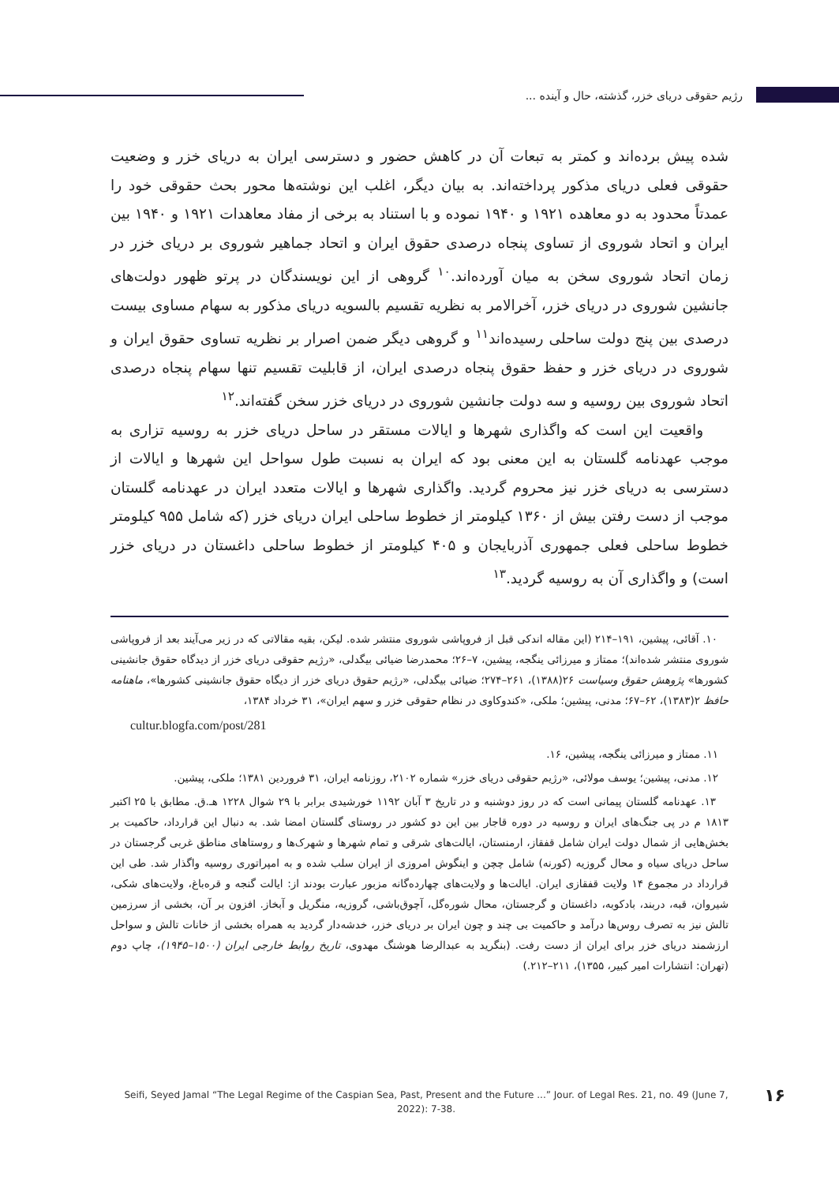رژیم حقوقی دریای خزر، گذشته، حال و آینده ...
شده پیش برده‌اند و کمتر به تبعات آن در کاهش حضور و دسترسی ایران به دریای خزر و وضعیت حقوقی فعلی دریای مذکور پرداخته‌اند. به بیان دیگر، اغلب این نوشته‌ها محور بحث حقوقی خود را عمدتاً محدود به دو معاهده ۱۹۲۱ و ۱۹۴۰ نموده و با استناد به برخی از مفاد معاهدات ۱۹۲۱ و ۱۹۴۰ بین ایران و اتحاد شوروی از تساوی پنجاه درصدی حقوق ایران و اتحاد جماهیر شوروی بر دریای خزر در زمان اتحاد شوروی سخن به میان آورده‌اند.<sup>۱۰</sup> گروهی از این نویسندگان در پرتو ظهور دولت‌های جانشین شوروی در دریای خزر، آخرالامر به نظریه تقسیم بالسویه دریای مذکور به سهام مساوی بیست درصدی بین پنج دولت ساحلی رسیده‌اند<sup>۱۱</sup> و گروهی دیگر ضمن اصرار بر نظریه تساوی حقوق ایران و شوروی در دریای خزر و حفظ حقوق پنجاه درصدی ایران، از قابلیت تقسیم تنها سهام پنجاه درصدی اتحاد شوروی بین روسیه و سه دولت جانشین شوروی در دریای خزر سخن گفته‌اند.<sup>۱۲</sup>
واقعیت این است که واگذاری شهرها و ایالات مستقر در ساحل دریای خزر به روسیه تزاری به موجب عهدنامه گلستان به این معنی بود که ایران به نسبت طول سواحل این شهرها و ایالات از دسترسی به دریای خزر نیز محروم گردید. واگذاری شهرها و ایالات متعدد ایران در عهدنامه گلستان موجب از دست رفتن بیش از ۱۳۶۰ کیلومتر از خطوط ساحلی ایران دریای خزر (که شامل ۹۵۵ کیلومتر خطوط ساحلی فعلی جمهوری آذربایجان و ۴۰۵ کیلومتر از خطوط ساحلی داغستان در دریای خزر است) و واگذاری آن به روسیه گردید.<sup>۱۳</sup>
۱۰. آقائی، پیشین، ۱۹۱–۲۱۴ (این مقاله اندکی قبل از فروپاشی شوروی منتشر شده. لیکن، بقیه مقالاتی که در زیر می‌آیند بعد از فروپاشی شوروی منتشر شده‌اند)؛ ممتاز و میرزائی ینگجه، پیشین، ۷–۲۶؛ محمدرضا ضیائی بیگدلی، «رژیم حقوقی دریای خزر از دیدگاه حقوق جانشینی کشورها» پژوهش حقوق وسیاست ۲۶(۱۳۸۸)، ۲۶۱–۲۷۴؛ ضیائی بیگدلی، «رژیم حقوق دریای خزر از دیگاه حقوق جانشینی کشورها»، ماهنامه حافظ ۲(۱۳۸۳)، ۶۲–۶۷؛ مدنی، پیشین؛ ملکی، «کندوکاوی در نظام حقوقی خزر و سهم ایران»، ۳۱ خرداد ۱۳۸۴،
cultur.blogfa.com/post/281
۱۱. ممتاز و میرزائی ینگجه، پیشین، ۱۶.
۱۲. مدنی، پیشین؛ یوسف مولائی، «رژیم حقوقی دریای خزر» شماره ۲۱۰۲، روزنامه ایران، ۳۱ فروردین ۱۳۸۱؛ ملکی، پیشین.
۱۳. عهدنامه گلستان پیمانی است که در روز دوشنبه و در تاریخ ۳ آبان ۱۱۹۲ خورشیدی برابر با ۲۹ شوال ۱۲۲۸ هـ.ق. مطابق با ۲۵ اکتبر ۱۸۱۳ م در پی جنگ‌های ایران و روسیه در دوره قاجار بین این دو کشور در روستای گلستان امضا شد. به دنبال این قرارداد، حاکمیت بر بخش‌هایی از شمال دولت ایران شامل قفقاز، ارمنستان، ایالت‌های شرقی و تمام شهرها و شهرک‌ها و روستاهای مناطق غربی گرجستان در ساحل دریای سیاه و محال گروزیه (کورنه) شامل چچن و اینگوش امروزی از ایران سلب شده و به امپراتوری روسیه واگذار شد. طی این قرارداد در مجموع ۱۴ ولایت قفقازی ایران. ایالت‌ها و ولایت‌های چهارده‌گانه مزبور عبارت بودند از: ایالت گنجه و قرەباغ، ولایت‌های شکی، شیروان، قبه، دربند، بادکوبه، داغستان و گرجستان، محال شوره‌گل، آچوق‌باشی، گروزیه، منگریل و آبخاز. افزون بر آن، بخشی از سرزمین تالش نیز به تصرف روس‌ها درآمد و حاکمیت بی چند و چون ایران بر دریای خزر، خدشه‌دار گردید به همراه بخشی از خانات تالش و سواحل ارزشمند دریای خزر برای ایران از دست رفت. (بنگرید به عبدالرضا هوشنگ مهدوی، تاریخ روابط خارجی ایران (۱۵۰۰–۱۹۴۵)، چاپ دوم (تهران: انتشارات امیر کبیر، ۱۳۵۵)، ۲۱۱–۲۱۲.)
Seifi, Seyed Jamal “The Legal Regime of the Caspian Sea, Past, Present and the Future ...” Jour. of Legal Res. 21, no. 49 (June 7, 2022): 7-38.
۱۶